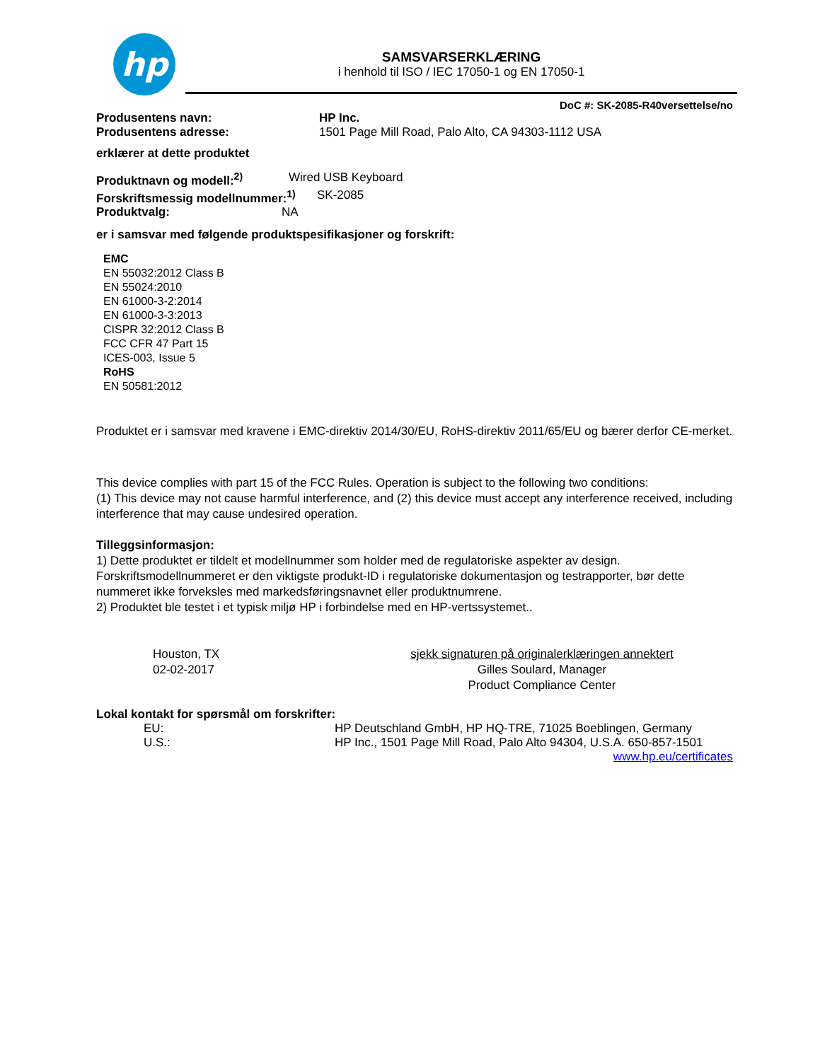hp
SAMSVARSERKLÆRING
i henhold til ISO / IEC 17050-1 og EN 17050-1
DoC #: SK-2085-R40versettelse/no
Produsentens navn: HP Inc.
Produsentens adresse: 1501 Page Mill Road, Palo Alto, CA 94303-1112 USA
erklærer at dette produktet
Produktnavn og modell:<sup>2)</sup> Wired USB Keyboard
Forskriftsmessig modellnummer:<sup>1)</sup> SK-2085
Produktvalg: NA
er i samsvar med følgende produktspesifikasjoner og forskrift:
EMC
EN 55032:2012 Class B
EN 55024:2010
EN 61000-3-2:2014
EN 61000-3-3:2013
CISPR 32:2012 Class B
FCC CFR 47 Part 15
ICES-003, Issue 5
RoHS
EN 50581:2012
Produktet er i samsvar med kravene i EMC-direktiv 2014/30/EU, RoHS-direktiv 2011/65/EU og bærer derfor CE-merket.
This device complies with part 15 of the FCC Rules. Operation is subject to the following two conditions:
(1) This device may not cause harmful interference, and (2) this device must accept any interference received, including interference that may cause undesired operation.
Tilleggsinformasjon:
1) Dette produktet er tildelt et modellnummer som holder med de regulatoriske aspekter av design. Forskriftsmodellnummeret er den viktigste produkt-ID i regulatoriske dokumentasjon og testrapporter, bør dette nummeret ikke forveksles med markedsføringsnavnet eller produktnumrene.
2) Produktet ble testet i et typisk miljø HP i forbindelse med en HP-vertssystemet..
Houston, TX
02-02-2017
sjekk signaturen på originalerklæringen annektert
Gilles Soulard, Manager
Product Compliance Center
Lokal kontakt for spørsmål om forskrifter:
EU: HP Deutschland GmbH, HP HQ-TRE, 71025 Boeblingen, Germany
U.S.: HP Inc., 1501 Page Mill Road, Palo Alto 94304, U.S.A. 650-857-1501
www.hp.eu/certificates